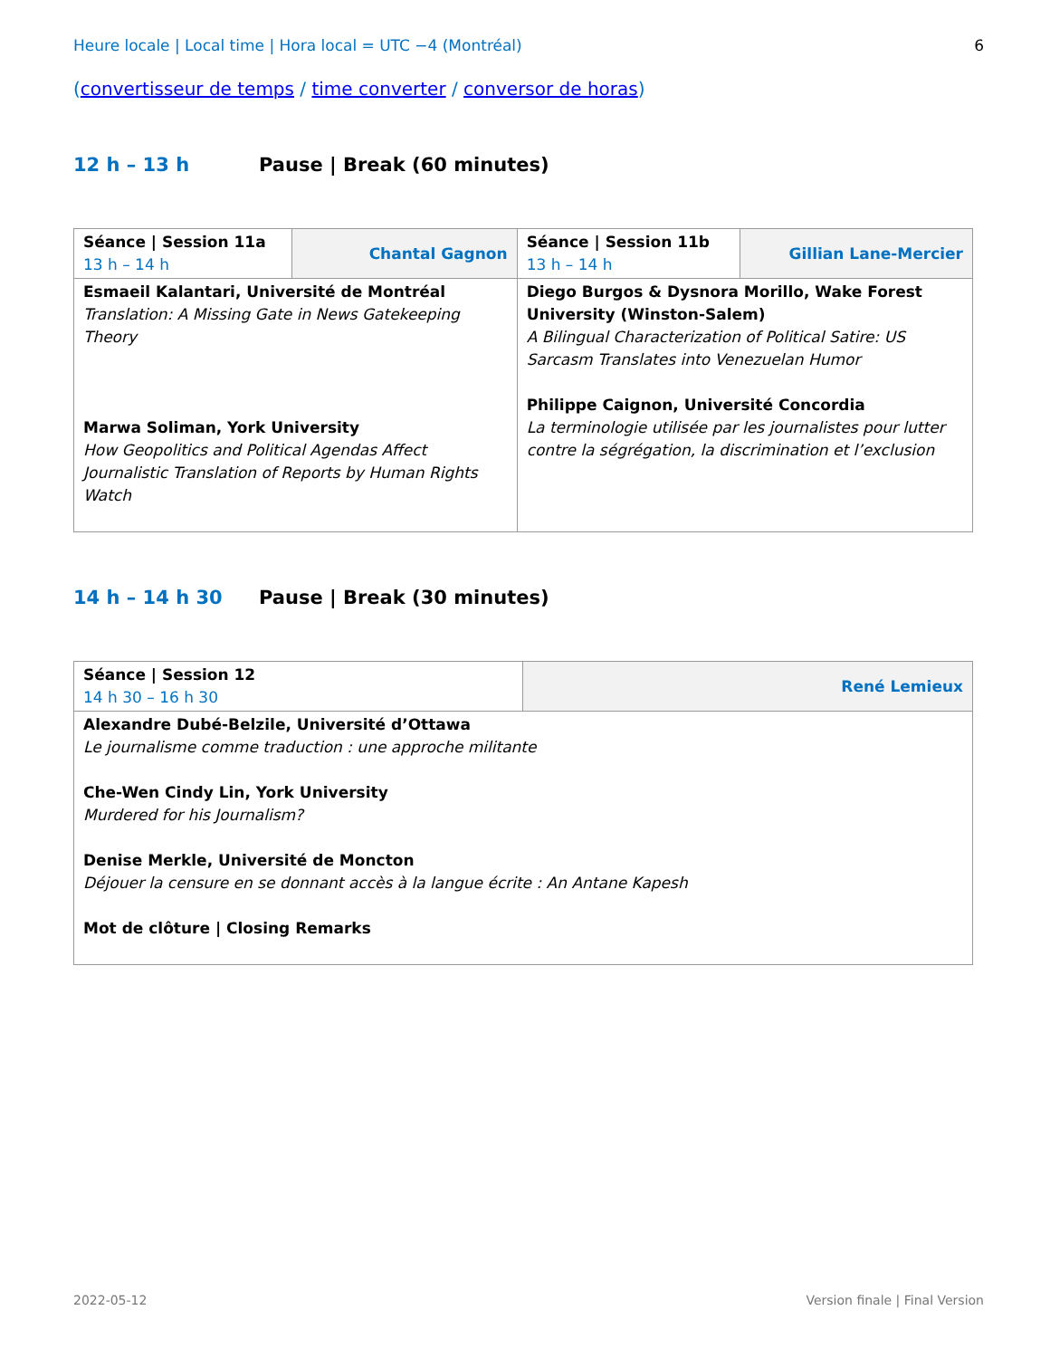Heure locale | Local time | Hora local = UTC −4 (Montréal) 6
(convertisseur de temps / time converter / conversor de horas)
12 h – 13 h Pause | Break (60 minutes)
| Séance / Session 11a 13 h – 14 h | Chantal Gagnon | Séance / Session 11b 13 h – 14 h | Gillian Lane-Mercier |
| Esmaeil Kalantari, Université de Montréal Translation: A Missing Gate in News Gatekeeping Theory Marwa Soliman, York University How Geopolitics and Political Agendas Affect Journalistic Translation of Reports by Human Rights Watch | | Diego Burgos & Dysnora Morillo, Wake Forest University (Winston-Salem) A Bilingual Characterization of Political Satire: US Sarcasm Translates into Venezuelan Humor Philippe Caignon, Université Concordia La terminologie utilisée par les journalistes pour lutter contre la ségrégation, la discrimination et l’exclusion | |
14 h – 14 h 30 Pause | Break (30 minutes)
| Séance / Session 12 14 h 30 – 16 h 30 | René Lemieux |
| Alexandre Dubé-Belzile, Université d’Ottawa Le journalisme comme traduction : une approche militante Che-Wen Cindy Lin, York University Murdered for his Journalism? Denise Merkle, Université de Moncton Déjouer la censure en se donnant accès à la langue écrite : An Antane Kapesh Mot de clôture / Closing Remarks | |
2022-05-12 Version finale | Final Version